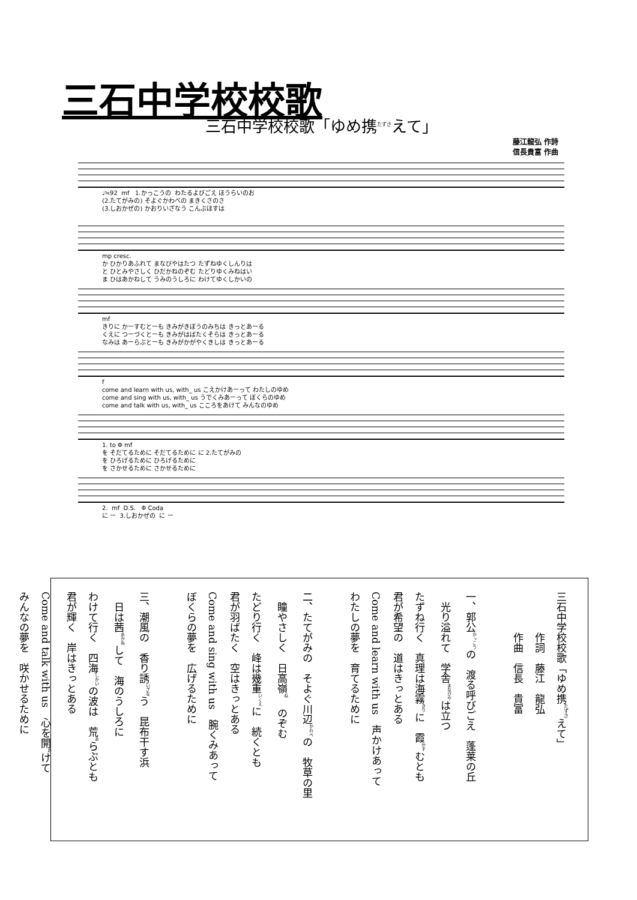三石中学校校歌
三石中学校校歌「ゆめ携<sup>たずさ</sup>えて」
藤江龍弘 作詩
信長貴富 作曲
♩≒92 mf 1.かっこうの わたるよびごえ ほうらいのお (2.たてがみの) そよぐかわべの まきくさのさ (3.しおかぜの) かおりいざなう こんぶほすは
mp cresc. か ひかりあふれて まなびやはたつ たずねゆくしんりは と ひとみやさしく ひだかねのぞむ たどりゆくみねはい ま ひはあかねして うみのうしろに わけてゆくしかいの
mf きりに かーすむとーも きみがきぼうのみちは きっとあーる くえに つーづくとーも きみがはばたくそらは きっとあーる なみは あーらぶとーも きみがかがやくきしは きっとあーる
f come and learn with us, with_ us こえかけあーって わたしのゆめ come and sing with us, with_ us うでくみあーって ぼくらのゆめ come and talk with us, with_ us こころをあけて みんなのゆめ
1. to Φ mf を そだてるために そだてるために に 2.たてがみの を ひろげるために ひろげるために を さかせるために さかせるために
2. mf D.S. Φ Coda に ー 3.しおかぜの に ー
三石中学校校歌「ゆめ携<sup>たずさ</sup>えて」
　　　　作詞　藤江　龍弘
　　　　作曲　信長　貴富
一、郭公<sup>かっこう</sup>の　渡る呼びごえ　蓬莱の丘
　光り溢れて　学舎<sup>まなびや</sup>は立つ
たずね行く　真理は海霧<sup>きり</sup>に　霞<sup>かす</sup>むとも
君が希望の　道はきっとある
Come and learn with us　声かけあって
わたしの夢を　育てるために
二、たてがみの　そよぐ川辺<sup>かわべ</sup>の　牧草の里
　瞳やさしく　日高嶺<sup>ね</sup>　のぞむ
たどり行く　峰は幾重<sup>いくえ</sup>に　続くとも
君が羽ばたく　空はきっとある
Come and sing with us　腕くみあって
ぼくらの夢を　広げるために
三、潮風の　香り誘<sup>いざな</sup>う　昆布干す浜
　日は茜<sup>あかね</sup>して　海のうしろに
わけて行く　四海<sup>しかい</sup>の波は　荒<sup>あ</sup>らぶとも
君が輝く　岸はきっとある
Come and talk with us　心を開<sup>あ</sup>けて
みんなの夢を　咲かせるために